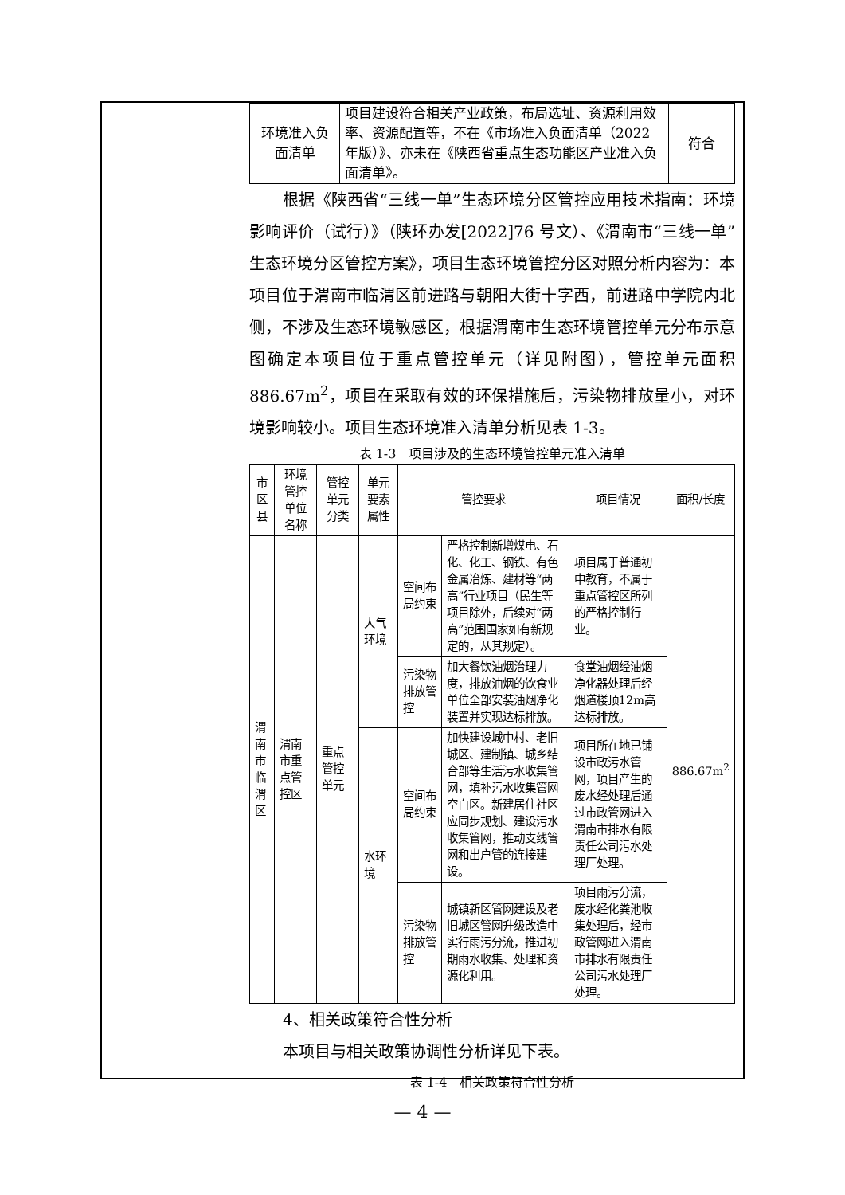| 环境准入负面清单 | 项目建设符合相关产业政策，布局选址、资源利用效率、资源配置等，不在《市场准入负面清单（2022 年版）》、亦未在《陕西省重点生态功能区产业准入负面清单》。 | 符合 |
根据《陕西省“三线一单”生态环境分区管控应用技术指南：环境影响评价（试行）》（陕环办发[2022]76 号文）、《渭南市“三线一单”生态环境分区管控方案》，项目生态环境管控分区对照分析内容为：本项目位于渭南市临渭区前进路与朝阳大街十字西，前进路中学院内北侧，不涉及生态环境敏感区，根据渭南市生态环境管控单元分布示意图确定本项目位于重点管控单元（详见附图），管控单元面积 886.67m<sup>2</sup>，项目在采取有效的环保措施后，污染物排放量小，对环境影响较小。项目生态环境准入清单分析见表 1-3。
表 1-3　项目涉及的生态环境管控单元准入清单
| 市区县 | 环境管控单位名称 | 管控单元分类 | 单元要素属性 | 管控要求 | | 项目情况 | 面积/长度 |
| 渭南市临渭区 | 渭南市重点管控区 | 重点管控单元 | 大气环境 | 空间布局约束 | 严格控制新增煤电、石化、化工、钢铁、有色金属冶炼、建材等“两高”行业项目（民生等项目除外，后续对“两高”范围国家如有新规定的，从其规定）。 | 项目属于普通初中教育，不属于重点管控区所列的严格控制行业。 | 886.67m<sup>2</sup> |
| | | | | 污染物排放管控 | 加大餐饮油烟治理力度，排放油烟的饮食业单位全部安装油烟净化装置并实现达标排放。 | 食堂油烟经油烟净化器处理后经烟道楼顶12m高达标排放。 | |
| | | | 水环境 | 空间布局约束 | 加快建设城中村、老旧城区、建制镇、城乡结合部等生活污水收集管网，填补污水收集管网空白区。新建居住社区应同步规划、建设污水收集管网，推动支线管网和出户管的连接建设。 | 项目所在地已铺设市政污水管网，项目产生的废水经处理后通过市政管网进入渭南市排水有限责任公司污水处理厂处理。 | |
| | | | | 污染物排放管控 | 城镇新区管网建设及老旧城区管网升级改造中实行雨污分流，推进初期雨水收集、处理和资源化利用。 | 项目雨污分流，废水经化粪池收集处理后，经市政管网进入渭南市排水有限责任公司污水处理厂处理。 | |
4、相关政策符合性分析
本项目与相关政策协调性分析详见下表。
表 1-4　相关政策符合性分析
— 4 —